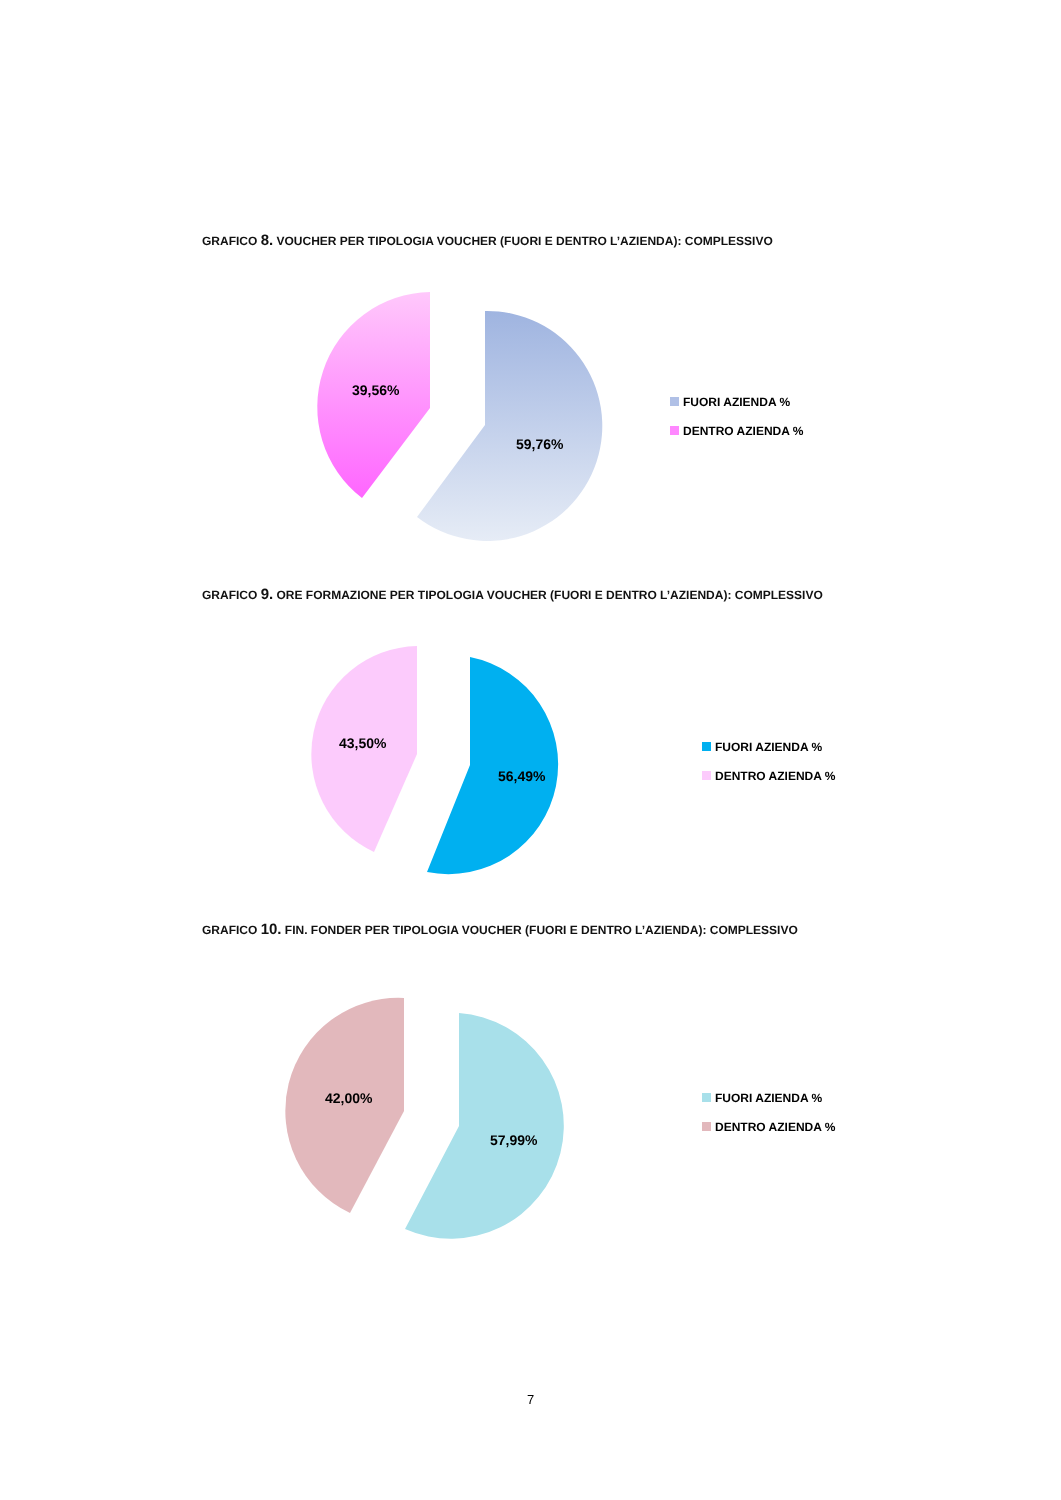GRAFICO 8. VOUCHER PER TIPOLOGIA VOUCHER (FUORI E DENTRO L’AZIENDA): COMPLESSIVO
39,56%
59,76%
FUORI AZIENDA %
DENTRO AZIENDA %
GRAFICO 9. ORE FORMAZIONE PER TIPOLOGIA VOUCHER (FUORI E DENTRO L’AZIENDA): COMPLESSIVO
43,50%
56,49%
FUORI AZIENDA %
DENTRO AZIENDA %
GRAFICO 10. FIN. FONDER PER TIPOLOGIA VOUCHER (FUORI E DENTRO L’AZIENDA): COMPLESSIVO
42,00%
57,99%
FUORI AZIENDA %
DENTRO AZIENDA %
7